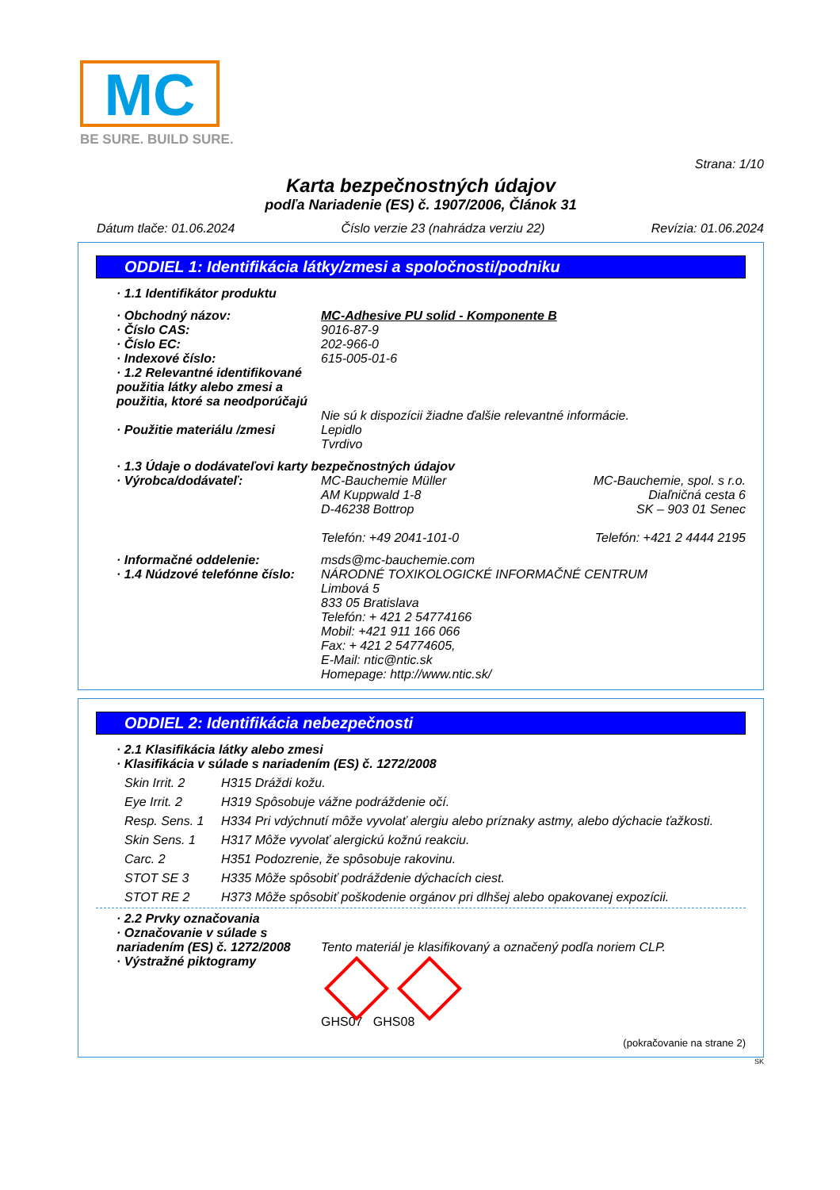MC
BE SURE. BUILD SURE.
Strana: 1/10
Karta bezpečnostných údajov
podľa Nariadenie (ES) č. 1907/2006, Článok 31
Dátum tlače: 01.06.2024 Číslo verzie 23 (nahrádza verziu 22) Revízia: 01.06.2024
ODDIEL 1: Identifikácia látky/zmesi a spoločnosti/podniku
· 1.1 Identifikátor produktu
· Obchodný názov: MC-Adhesive PU solid - Komponente B
· Číslo CAS: 9016-87-9
· Číslo EC: 202-966-0
· Indexové číslo: 615-005-01-6
· 1.2 Relevantné identifikované použitia látky alebo zmesi a použitia, ktoré sa neodporúčajú
Nie sú k dispozícii žiadne ďalšie relevantné informácie.
· Použitie materiálu /zmesi Lepidlo
Tvrdivo
· 1.3 Údaje o dodávateľovi karty bezpečnostných údajov
· Výrobca/dodávateľ: MC-Bauchemie Müller
AM Kuppwald 1-8
D-46238 Bottrop
Telefón: +49 2041-101-0 MC-Bauchemie, spol. s r.o.
Diaľničná cesta 6
SK – 903 01 Senec
Telefón: +421 2 4444 2195
· Informačné oddelenie: msds@mc-bauchemie.com
· 1.4 Núdzové telefónne číslo: NÁRODNÉ TOXIKOLOGICKÉ INFORMAČNÉ CENTRUM
Limbová 5
833 05 Bratislava
Telefón: + 421 2 54774166
Mobil: +421 911 166 066
Fax: + 421 2 54774605,
E-Mail: ntic@ntic.sk
Homepage: http://www.ntic.sk/
ODDIEL 2: Identifikácia nebezpečnosti
· 2.1 Klasifikácia látky alebo zmesi
· Klasifikácia v súlade s nariadením (ES) č. 1272/2008
Skin Irrit. 2 H315 Dráždi kožu.
Eye Irrit. 2 H319 Spôsobuje vážne podráždenie očí.
Resp. Sens. 1 H334 Pri vdýchnutí môže vyvolať alergiu alebo príznaky astmy, alebo dýchacie ťažkosti.
Skin Sens. 1 H317 Môže vyvolať alergickú kožnú reakciu.
Carc. 2 H351 Podozrenie, že spôsobuje rakovinu.
STOT SE 3 H335 Môže spôsobiť podráždenie dýchacích ciest.
STOT RE 2 H373 Môže spôsobiť poškodenie orgánov pri dlhšej alebo opakovanej expozícii.
· 2.2 Prvky označovania
· Označovanie v súlade s nariadením (ES) č. 1272/2008
Tento materiál je klasifikovaný a označený podľa noriem CLP.
· Výstražné piktogramy
GHS07 GHS08
(pokračovanie na strane 2)
SK